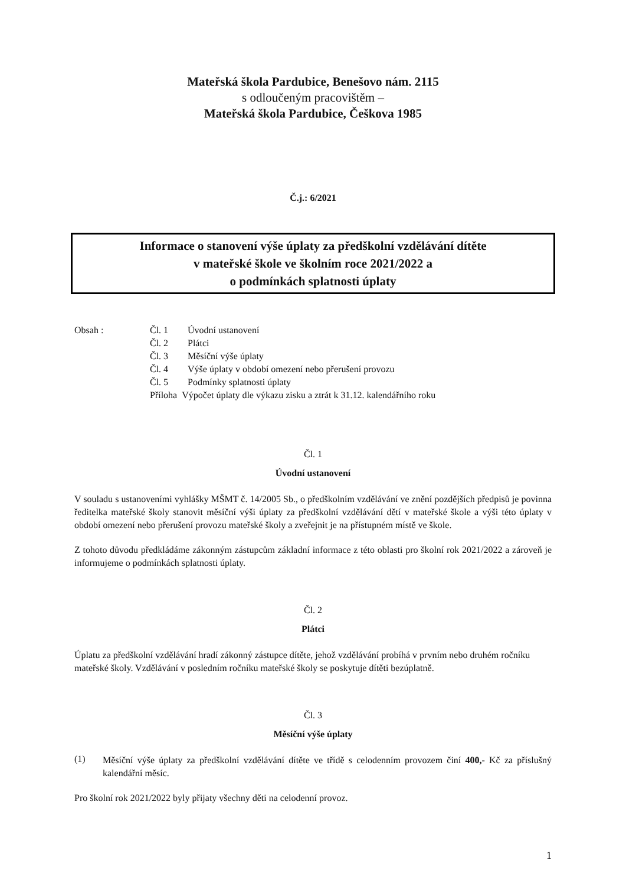Mateřská škola Pardubice, Benešovo nám. 2115
s odloučeným pracovištěm –
Mateřská škola Pardubice, Češkova 1985
Č.j.: 6/2021
Informace o stanovení výše úplaty za předškolní vzdělávání dítěte
v mateřské škole ve školním roce 2021/2022 a
o podmínkách splatnosti úplaty
Obsah : Čl. 1 Úvodní ustanovení Čl. 2 Plátci Čl. 3 Měsíční výše úplaty Čl. 4 Výše úplaty v období omezení nebo přerušení provozu Čl. 5 Podmínky splatnosti úplaty Příloha Výpočet úplaty dle výkazu zisku a ztrát k 31.12. kalendářního roku
Čl. 1
Úvodní ustanovení
V souladu s ustanoveními vyhlášky MŠMT č. 14/2005 Sb., o předškolním vzdělávání ve znění pozdějších předpisů je povinna ředitelka mateřské školy stanovit měsíční výši úplaty za předškolní vzdělávání dětí v mateřské škole a výši této úplaty v období omezení nebo přerušení provozu mateřské školy a zveřejnit je na přístupném místě ve škole.
Z tohoto důvodu předkládáme zákonným zástupcům základní informace z této oblasti pro školní rok 2021/2022 a zároveň je informujeme o podmínkách splatnosti úplaty.
Čl. 2
Plátci
Úplatu za předškolní vzdělávání hradí zákonný zástupce dítěte, jehož vzdělávání probíhá v prvním nebo druhém ročníku mateřské školy. Vzdělávání v posledním ročníku mateřské školy se poskytuje dítěti bezúplatně.
Čl. 3
Měsíční výše úplaty
(1)
Měsíční výše úplaty za předškolní vzdělávání dítěte ve třídě s celodenním provozem činí 400,- Kč za příslušný kalendářní měsíc.
Pro školní rok 2021/2022 byly přijaty všechny děti na celodenní provoz.
1